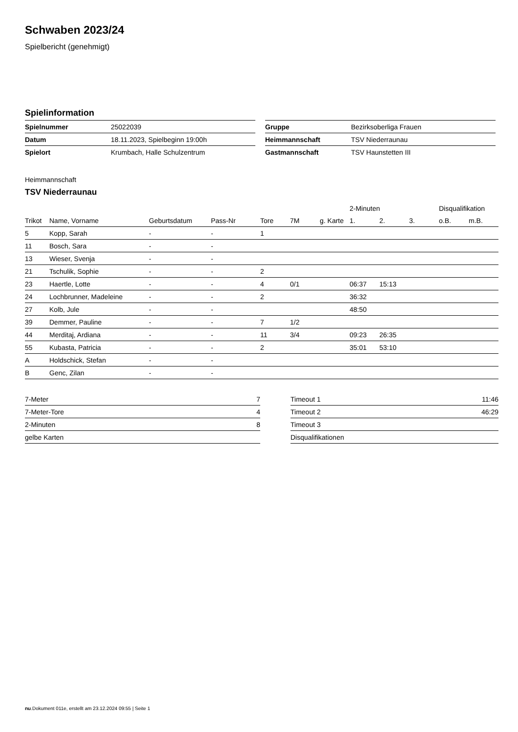Schwaben 2023/24
Spielbericht (genehmigt)
Spielinformation
| Spielnummer | 25022039 |
| Datum | 18.11.2023, Spielbeginn 19:00h |
| Spielort | Krumbach, Halle Schulzentrum |
| Gruppe | Bezirksoberliga Frauen |
| Heimmannschaft | TSV Niederraunau |
| Gastmannschaft | TSV Haunstetten III |
Heimmannschaft
TSV Niederraunau
| | | | | | | | 2-Minuten | | | Disqualifikation | |
| --- | --- | --- | --- | --- | --- | --- | --- | --- | --- | --- | --- |
| Trikot | Name, Vorname | Geburtsdatum | Pass-Nr | Tore | 7M | g. Karte | 1. | 2. | 3. | o.B. | m.B. |
| 5 | Kopp, Sarah | - | - | 1 | | | | | | | |
| 11 | Bosch, Sara | - | - | | | | | | | | |
| 13 | Wieser, Svenja | - | - | | | | | | | | |
| 21 | Tschulik, Sophie | - | - | 2 | | | | | | | |
| 23 | Haertle, Lotte | - | - | 4 | 0/1 | | 06:37 | 15:13 | | | |
| 24 | Lochbrunner, Madeleine | - | - | 2 | | | 36:32 | | | | |
| 27 | Kolb, Jule | - | - | | | | 48:50 | | | | |
| 39 | Demmer, Pauline | - | - | 7 | 1/2 | | | | | | |
| 44 | Merditaj, Ardiana | - | - | 11 | 3/4 | | 09:23 | 26:35 | | | |
| 55 | Kubasta, Patricia | - | - | 2 | | | 35:01 | 53:10 | | | |
| A | Holdschick, Stefan | - | - | | | | | | | | |
| B | Genc, Zilan | - | - | | | | | | | | |
| 7-Meter | 7 |
| 7-Meter-Tore | 4 |
| 2-Minuten | 8 |
| gelbe Karten | |
| Timeout 1 | 11:46 |
| Timeout 2 | 46:29 |
| Timeout 3 | |
| Disqualifikationen | |
nu.Dokument 011e, erstellt am 23.12.2024 09:55 | Seite 1